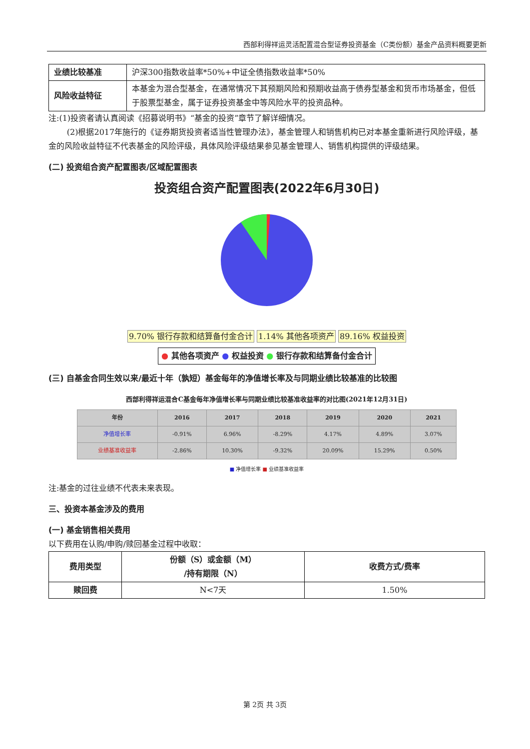西部利得祥运灵活配置混合型证券投资基金（C类份额）基金产品资料概要更新
| 业绩比较基准 | 沪深300指数收益率*50%+中证全债指数收益率*50% |
| 风险收益特征 | 本基金为混合型基金，在通常情况下其预期风险和预期收益高于债券型基金和货币市场基金，但低于股票型基金，属于证券投资基金中等风险水平的投资品种。 |
注:(1)投资者请认真阅读《招募说明书》“基金的投资”章节了解详细情况。
(2)根据2017年施行的《证券期货投资者适当性管理办法》，基金管理人和销售机构已对本基金重新进行风险评级，基金的风险收益特征不代表基金的风险评级，具体风险评级结果参见基金管理人、销售机构提供的评级结果。
(二) 投资组合资产配置图表/区域配置图表
投资组合资产配置图表(2022年6月30日)
9.70% 银行存款和结算备付金合计 1.14% 其他各项资产 89.16% 权益投资
● 其他各项资产 ● 权益投资 ● 银行存款和结算备付金合计
(三) 自基金合同生效以来/最近十年（孰短）基金每年的净值增长率及与同期业绩比较基准的比较图
西部利得祥运混合C基金每年净值增长率与同期业绩比较基准收益率的对比图(2021年12月31日)
| 年份 | 2016 | 2017 | 2018 | 2019 | 2020 | 2021 |
| --- | --- | --- | --- | --- | --- | --- |
| 净值增长率 | -0.91% | 6.96% | -8.29% | 4.17% | 4.89% | 3.07% |
| 业绩基准收益率 | -2.86% | 10.30% | -9.32% | 20.09% | 15.29% | 0.50% |
■ 净值增长率 ■ 业绩基准收益率
注:基金的过往业绩不代表未来表现。
三、投资本基金涉及的费用
(一) 基金销售相关费用
以下费用在认购/申购/赎回基金过程中收取：
| 费用类型 | 份额（S）或金额（M） /持有期限（N） | 收费方式/费率 |
| --- | --- | --- |
| 赎回费 | N<7天 | 1.50% |
第 2页 共 3页